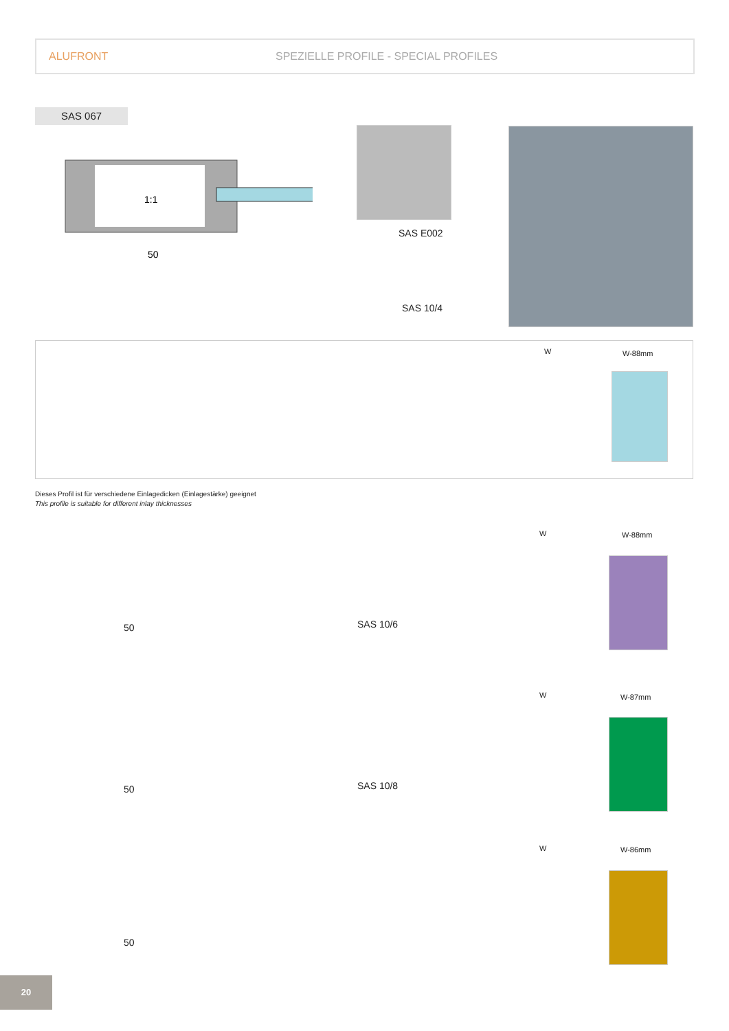ALUFRONT SPEZIELLE PROFILE - SPECIAL PROFILES
SAS 067
1:1
50
SAS E002
SAS 10/4
W W-88mm
Dieses Profil ist für verschiedene Einlagedicken (Einlagestärke) geeignet
This profile is suitable for different inlay thicknesses
50 SAS 10/6
W W-88mm
50 SAS 10/8
W W-87mm
50
W W-86mm
20